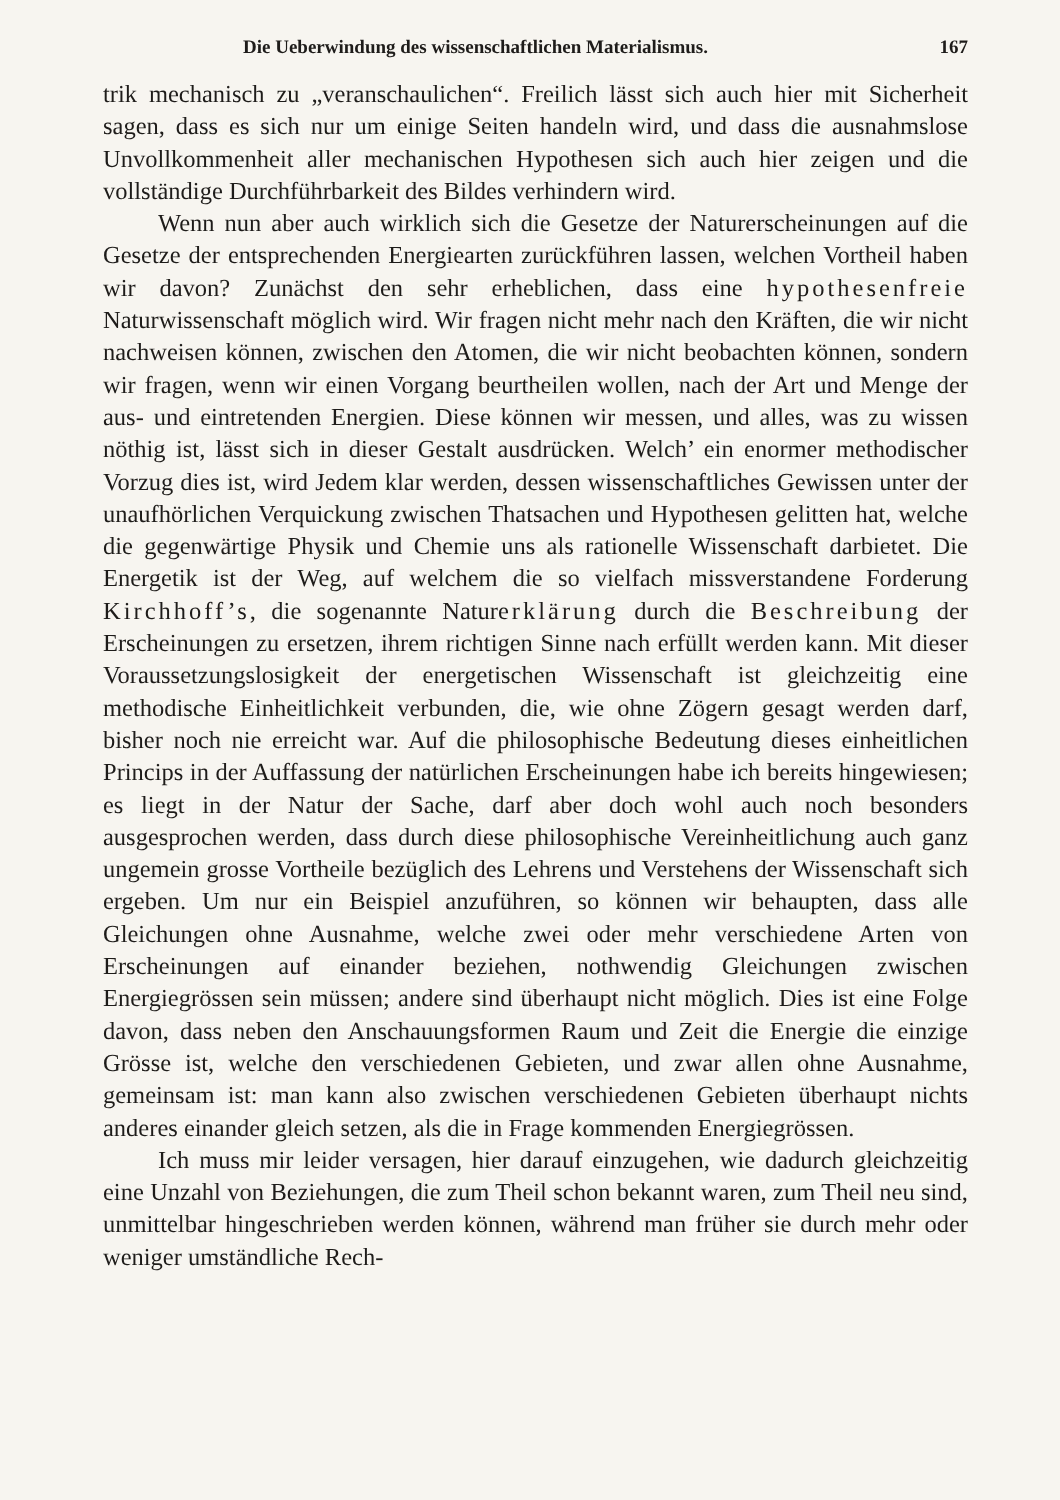Die Ueberwindung des wissenschaftlichen Materialismus. 167
trik mechanisch zu „veranschaulichen“. Freilich lässt sich auch hier mit Sicherheit sagen, dass es sich nur um einige Seiten handeln wird, und dass die ausnahmslose Unvollkommenheit aller mechanischen Hypothesen sich auch hier zeigen und die vollständige Durchführbarkeit des Bildes verhindern wird.
Wenn nun aber auch wirklich sich die Gesetze der Naturerscheinungen auf die Gesetze der entsprechenden Energiearten zurückführen lassen, welchen Vortheil haben wir davon? Zunächst den sehr erheblichen, dass eine hypothesenfreie Naturwissenschaft möglich wird. Wir fragen nicht mehr nach den Kräften, die wir nicht nachweisen können, zwischen den Atomen, die wir nicht beobachten können, sondern wir fragen, wenn wir einen Vorgang beurtheilen wollen, nach der Art und Menge der aus- und eintretenden Energien. Diese können wir messen, und alles, was zu wissen nöthig ist, lässt sich in dieser Gestalt ausdrücken. Welch’ ein enormer methodischer Vorzug dies ist, wird Jedem klar werden, dessen wissenschaftliches Gewissen unter der unaufhörlichen Verquickung zwischen Thatsachen und Hypothesen gelitten hat, welche die gegenwärtige Physik und Chemie uns als rationelle Wissenschaft darbietet. Die Energetik ist der Weg, auf welchem die so vielfach missverstandene Forderung Kirchhoff’s, die sogenannte Naturerklärung durch die Beschreibung der Erscheinungen zu ersetzen, ihrem richtigen Sinne nach erfüllt werden kann. Mit dieser Voraussetzungslosigkeit der energetischen Wissenschaft ist gleichzeitig eine methodische Einheitlichkeit verbunden, die, wie ohne Zögern gesagt werden darf, bisher noch nie erreicht war. Auf die philosophische Bedeutung dieses einheitlichen Princips in der Auffassung der natürlichen Erscheinungen habe ich bereits hingewiesen; es liegt in der Natur der Sache, darf aber doch wohl auch noch besonders ausgesprochen werden, dass durch diese philosophische Vereinheitlichung auch ganz ungemein grosse Vortheile bezüglich des Lehrens und Verstehens der Wissenschaft sich ergeben. Um nur ein Beispiel anzuführen, so können wir behaupten, dass alle Gleichungen ohne Ausnahme, welche zwei oder mehr verschiedene Arten von Erscheinungen auf einander beziehen, nothwendig Gleichungen zwischen Energiegrössen sein müssen; andere sind überhaupt nicht möglich. Dies ist eine Folge davon, dass neben den Anschauungsformen Raum und Zeit die Energie die einzige Grösse ist, welche den verschiedenen Gebieten, und zwar allen ohne Ausnahme, gemeinsam ist: man kann also zwischen verschiedenen Gebieten überhaupt nichts anderes einander gleich setzen, als die in Frage kommenden Energiegrössen.
Ich muss mir leider versagen, hier darauf einzugehen, wie dadurch gleichzeitig eine Unzahl von Beziehungen, die zum Theil schon bekannt waren, zum Theil neu sind, unmittelbar hingeschrieben werden können, während man früher sie durch mehr oder weniger umständliche Rech-